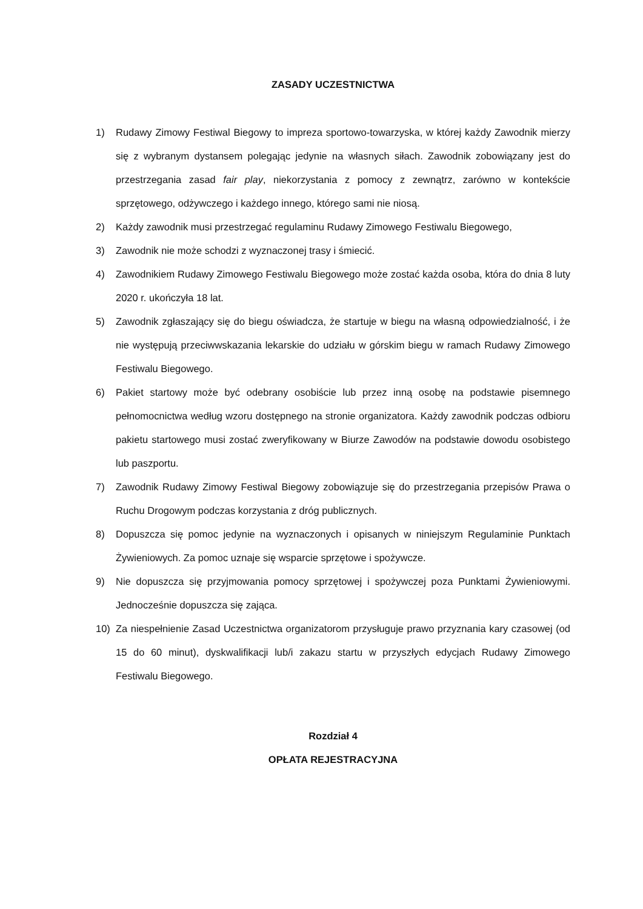ZASADY UCZESTNICTWA
1) Rudawy Zimowy Festiwal Biegowy to impreza sportowo-towarzyska, w której każdy Zawodnik mierzy się z wybranym dystansem polegając jedynie na własnych siłach. Zawodnik zobowiązany jest do przestrzegania zasad fair play, niekorzystania z pomocy z zewnątrz, zarówno w kontekście sprzętowego, odżywczego i każdego innego, którego sami nie niosą.
2) Każdy zawodnik musi przestrzegać regulaminu Rudawy Zimowego Festiwalu Biegowego,
3) Zawodnik nie może schodzi z wyznaczonej trasy i śmiecić.
4) Zawodnikiem Rudawy Zimowego Festiwalu Biegowego może zostać każda osoba, która do dnia 8 luty 2020 r. ukończyła 18 lat.
5) Zawodnik zgłaszający się do biegu oświadcza, że startuje w biegu na własną odpowiedzialność, i że nie występują przeciwwskazania lekarskie do udziału w górskim biegu w ramach Rudawy Zimowego Festiwalu Biegowego.
6) Pakiet startowy może być odebrany osobiście lub przez inną osobę na podstawie pisemnego pełnomocnictwa według wzoru dostępnego na stronie organizatora. Każdy zawodnik podczas odbioru pakietu startowego musi zostać zweryfikowany w Biurze Zawodów na podstawie dowodu osobistego lub paszportu.
7) Zawodnik Rudawy Zimowy Festiwal Biegowy zobowiązuje się do przestrzegania przepisów Prawa o Ruchu Drogowym podczas korzystania z dróg publicznych.
8) Dopuszcza się pomoc jedynie na wyznaczonych i opisanych w niniejszym Regulaminie Punktach Żywieniowych. Za pomoc uznaje się wsparcie sprzętowe i spożywcze.
9) Nie dopuszcza się przyjmowania pomocy sprzętowej i spożywczej poza Punktami Żywieniowymi. Jednocześnie dopuszcza się zająca.
10) Za niespełnienie Zasad Uczestnictwa organizatorom przysługuje prawo przyznania kary czasowej (od 15 do 60 minut), dyskwalifikacji lub/i zakazu startu w przyszłych edycjach Rudawy Zimowego Festiwalu Biegowego.
Rozdział 4
OPŁATA REJESTRACYJNA